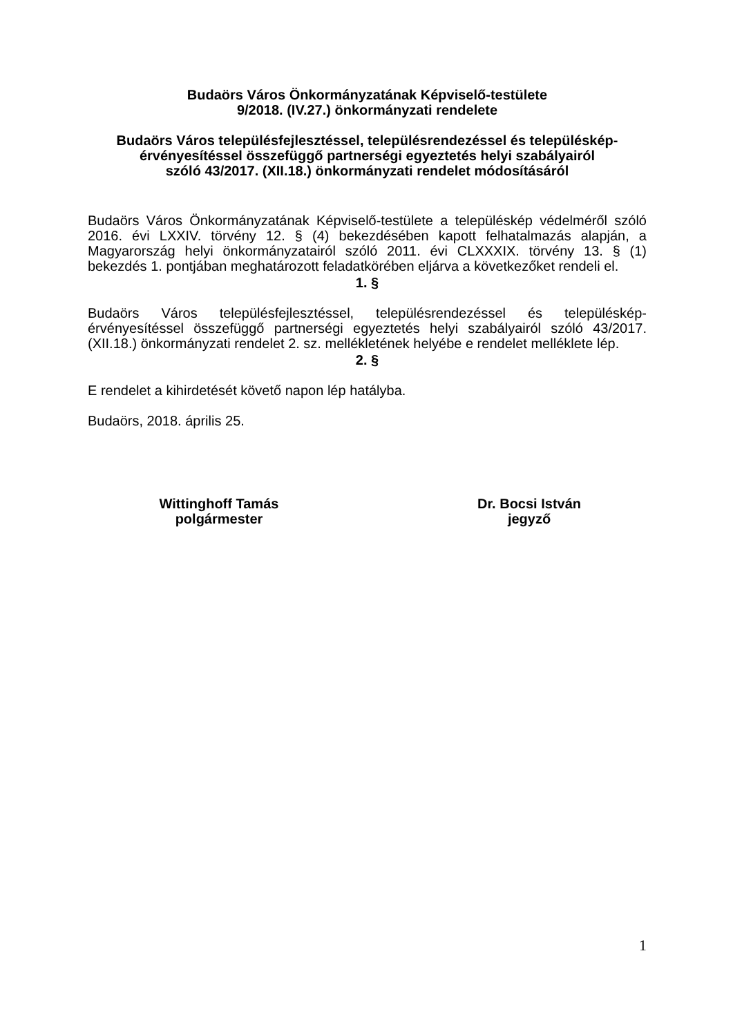Budaörs Város Önkormányzatának Képviselő-testülete
9/2018. (IV.27.) önkormányzati rendelete
Budaörs Város településfejlesztéssel, településrendezéssel és településkép-
érvényesítéssel összefüggő partnerségi egyeztetés helyi szabályairól
szóló 43/2017. (XII.18.) önkormányzati rendelet módosításáról
Budaörs Város Önkormányzatának Képviselő-testülete a településkép védelméről szóló 2016. évi LXXIV. törvény 12. § (4) bekezdésében kapott felhatalmazás alapján, a Magyarország helyi önkormányzatairól szóló 2011. évi CLXXXIX. törvény 13. § (1) bekezdés 1. pontjában meghatározott feladatkörében eljárva a következőket rendeli el.
1. §
Budaörs Város településfejlesztéssel, településrendezéssel és településkép-érvényesítéssel összefüggő partnerségi egyeztetés helyi szabályairól szóló 43/2017. (XII.18.) önkormányzati rendelet 2. sz. mellékletének helyébe e rendelet melléklete lép.
2. §
E rendelet a kihirdetését követő napon lép hatályba.
Budaörs, 2018. április 25.
Wittinghoff Tamás
polgármester
Dr. Bocsi István
jegyző
1